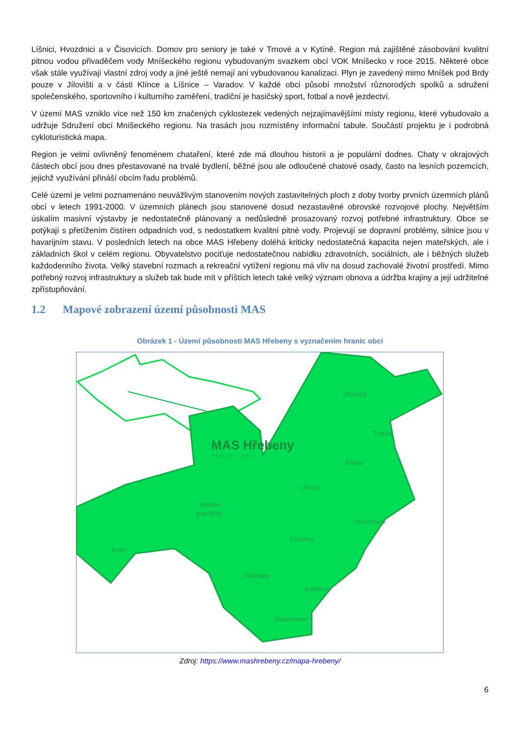Líšnici, Hvozdnici a v Čisovicích. Domov pro seniory je také v Trnové a v Kytíně. Region má zajištěné zásobování kvalitní pitnou vodou přivaděčem vody Mníšeckého regionu vybudovaným svazkem obcí VOK Mníšecko v roce 2015. Některé obce však stále využívají vlastní zdroj vody a jiné ještě nemají ani vybudovanou kanalizaci. Plyn je zavedený mimo Mníšek pod Brdy pouze v Jílovišti a v části Klínce a Líšnice – Varadov. V každé obci působí množství různorodých spolků a sdružení společenského, sportovního i kulturního zaměření, tradiční je hasičský sport, fotbal a nově jezdectví.
V území MAS vzniklo více než 150 km značených cyklostezek vedených nejzajímavějšími místy regionu, které vybudovalo a udržuje Sdružení obcí Mníšeckého regionu. Na trasách jsou rozmístěny informační tabule. Součástí projektu je i podrobná cykloturistická mapa.
Region je velmi ovlivněný fenoménem chataření, které zde má dlouhou historii a je populární dodnes. Chaty v okrajových částech obcí jsou dnes přestavované na trvalé bydlení, běžné jsou ale odloučené chatové osady, často na lesních pozemcích, jejichž využívání přináší obcím řadu problémů.
Celé území je velmi poznamenáno neuvážlivým stanovením nových zastavitelných ploch z doby tvorby prvních územních plánů obcí v letech 1991-2000. V územních plánech jsou stanovené dosud nezastavěné obrovské rozvojové plochy. Největším úskalím masivní výstavby je nedostatečně plánovaný a nedůsledně prosazovaný rozvoj potřebné infrastruktury. Obce se potýkají s přetížením čistíren odpadních vod, s nedostatkem kvalitní pitné vody. Projevují se dopravní problémy, silnice jsou v havarijním stavu. V posledních letech na obce MAS Hřebeny doléhá kriticky nedostatečná kapacita nejen mateřských, ale i základních škol v celém regionu. Obyvatelstvo pociťuje nedostatečnou nabídku zdravotních, sociálních, ale i běžných služeb každodenního života. Velký stavební rozmach a rekreační vytížení regionu má vliv na dosud zachovalé životní prostředí. Mimo potřebný rozvoj infrastruktury a služeb tak bude mít v příštích letech také velký význam obnova a údržba krajiny a její udržitelné zpřístupňování.
1.2 Mapové zobrazení území působnosti MAS
Obrázek 1 - Území působnosti MAS Hřebeny s vyznačením hranic obcí
MAS Hřebeny
místní akční skupina
Jíloviště
Trnová
Klínec
Líšnice
Mníšek
pod Brdy
Hvozdnice
Čisovice
Kytín
Zahořany
Bratřínov
Bojanovice*
*
Zdroj: https://www.mashrebeny.cz/mapa-hrebeny/
6